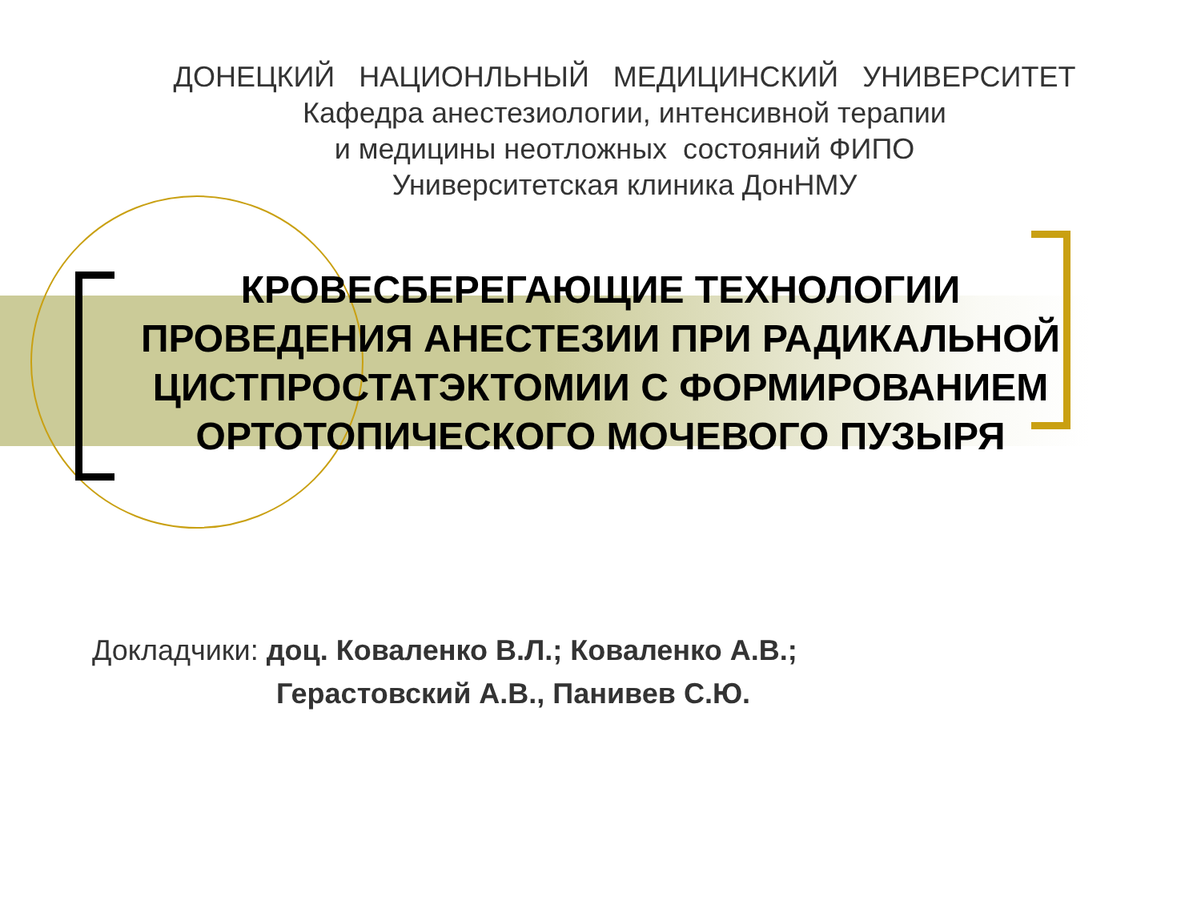ДОНЕЦКИЙ НАЦИОНЛЬНЫЙ МЕДИЦИНСКИЙ УНИВЕРСИТЕТ
Кафедра анестезиологии, интенсивной терапии
и медицины неотложных состояний ФИПО
Университетская клиника ДонНМУ
КРОВЕСБЕРЕГАЮЩИЕ ТЕХНОЛОГИИ
ПРОВЕДЕНИЯ АНЕСТЕЗИИ ПРИ РАДИКАЛЬНОЙ
ЦИСТПРОСТАТЭКТОМИИ С ФОРМИРОВАНИЕМ
ОРТОТОПИЧЕСКОГО МОЧЕВОГО ПУЗЫРЯ
Докладчики: доц. Коваленко В.Л.; Коваленко А.В.;
Герастовский А.В., Панивев С.Ю.